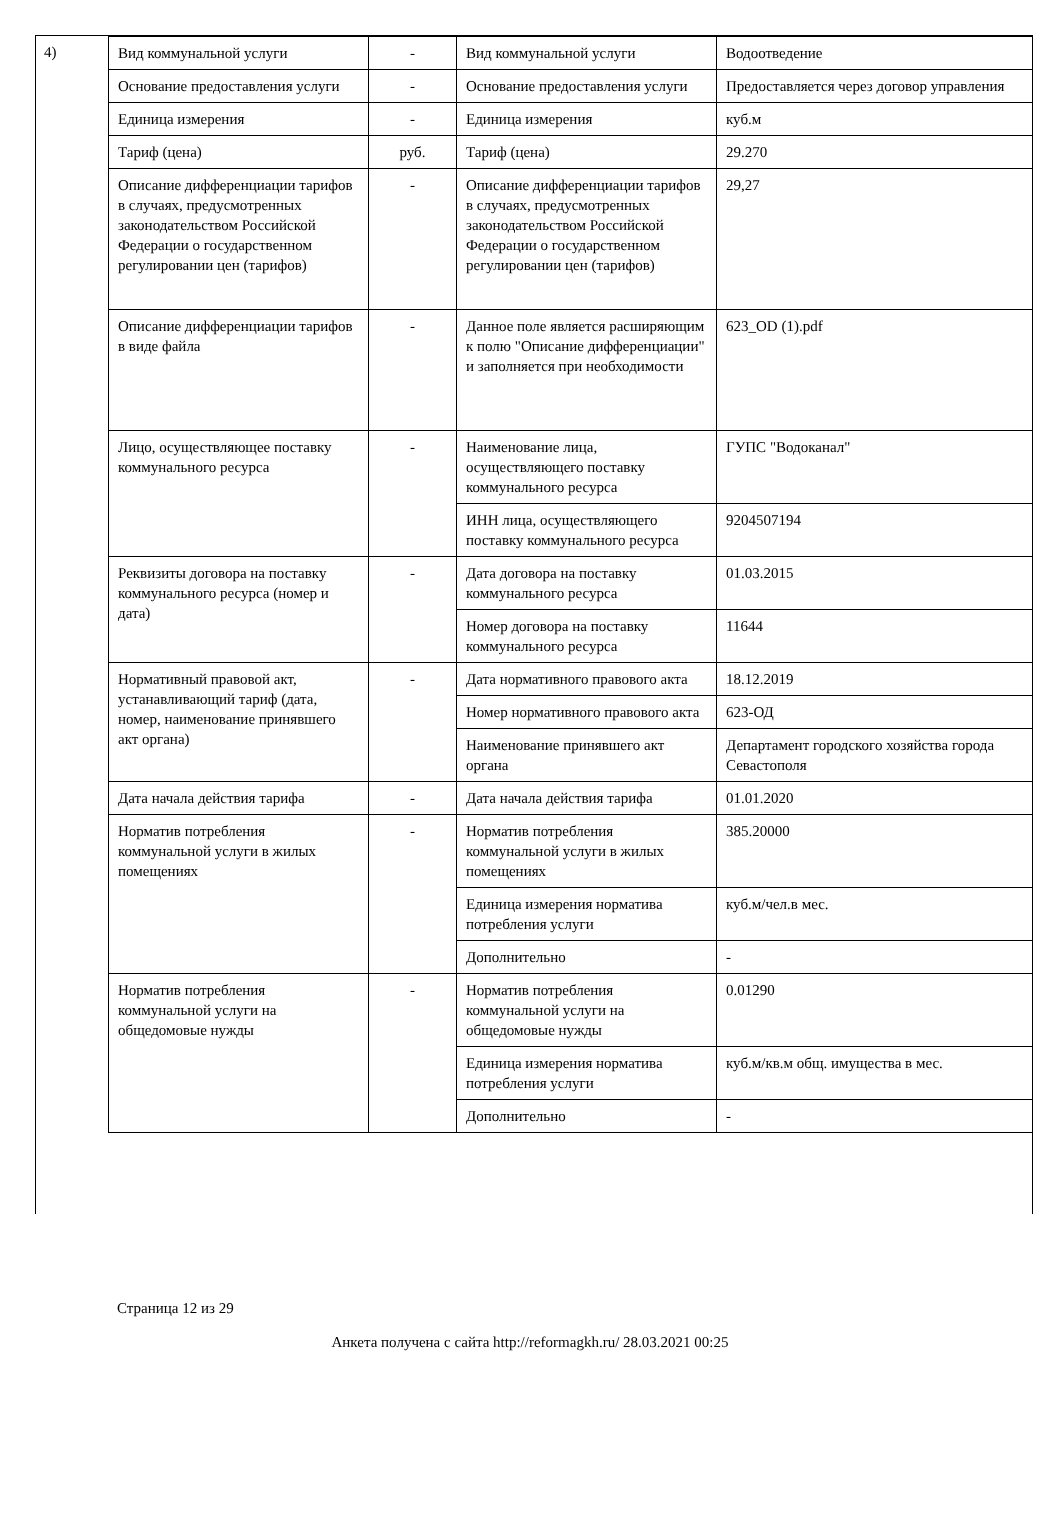4)
| Вид коммунальной услуги | - | Вид коммунальной услуги | Водоотведение |
| Основание предоставления услуги | - | Основание предоставления услуги | Предоставляется через договор управления |
| Единица измерения | - | Единица измерения | куб.м |
| Тариф (цена) | руб. | Тариф (цена) | 29.270 |
| Описание дифференциации тарифов в случаях, предусмотренных законодательством Российской Федерации о государственном регулировании цен (тарифов) | - | Описание дифференциации тарифов в случаях, предусмотренных законодательством Российской Федерации о государственном регулировании цен (тарифов) | 29,27 |
| Описание дифференциации тарифов в виде файла | - | Данное поле является расширяющим к полю "Описание дифференциации" и заполняется при необходимости | 623_OD (1).pdf |
| Лицо, осуществляющее поставку коммунального ресурса | - | Наименование лица, осуществляющего поставку коммунального ресурса | ГУПС "Водоканал" |
| | | ИНН лица, осуществляющего поставку коммунального ресурса | 9204507194 |
| Реквизиты договора на поставку коммунального ресурса (номер и дата) | - | Дата договора на поставку коммунального ресурса | 01.03.2015 |
| | | Номер договора на поставку коммунального ресурса | 11644 |
| Нормативный правовой акт, устанавливающий тариф (дата, номер, наименование принявшего акт органа) | - | Дата нормативного правового акта | 18.12.2019 |
| | | Номер нормативного правового акта | 623-ОД |
| | | Наименование принявшего акт органа | Департамент городского хозяйства города Севастополя |
| Дата начала действия тарифа | - | Дата начала действия тарифа | 01.01.2020 |
| Норматив потребления коммунальной услуги в жилых помещениях | - | Норматив потребления коммунальной услуги в жилых помещениях | 385.20000 |
| | | Единица измерения норматива потребления услуги | куб.м/чел.в мес. |
| | | Дополнительно | - |
| Норматив потребления коммунальной услуги на общедомовые нужды | - | Норматив потребления коммунальной услуги на общедомовые нужды | 0.01290 |
| | | Единица измерения норматива потребления услуги | куб.м/кв.м общ. имущества в мес. |
| | | Дополнительно | - |
Страница 12 из 29
Анкета получена с сайта http://reformagkh.ru/ 28.03.2021 00:25